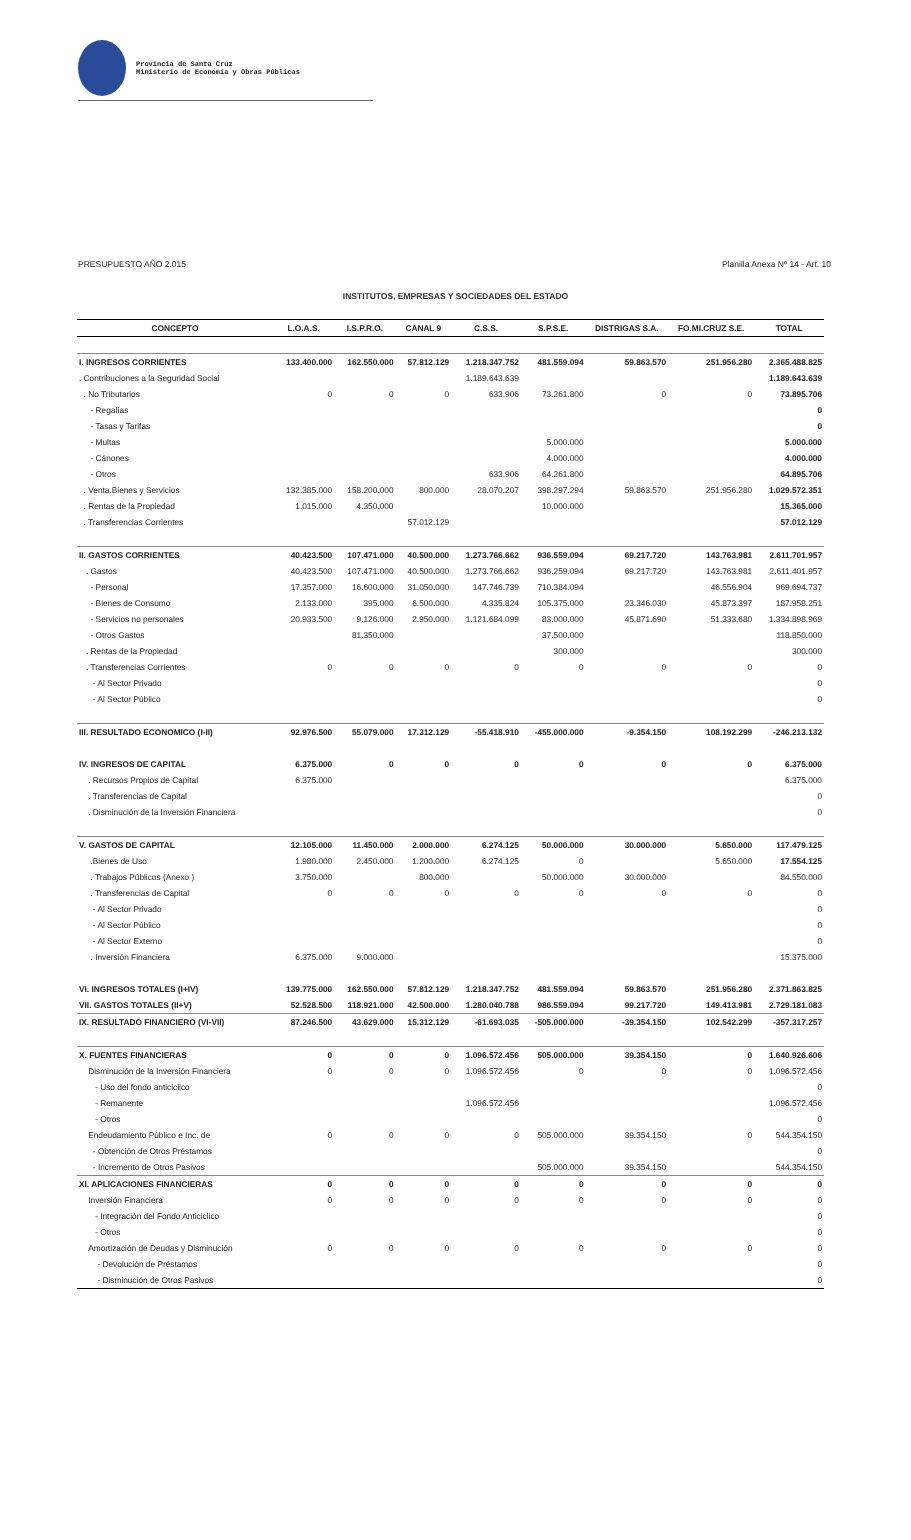Provincia de Santa Cruz
Ministerio de Economía y Obras Públicas
PRESUPUESTO AÑO 2.015 Planilla Anexa Nº 14 - Art. 10
INSTITUTOS, EMPRESAS Y SOCIEDADES DEL ESTADO
| CONCEPTO | L.O.A.S. | I.S.P.R.O. | CANAL 9 | C.S.S. | S.P.S.E. | DISTRIGAS S.A. | FO.MI.CRUZ S.E. | TOTAL |
| --- | --- | --- | --- | --- | --- | --- | --- | --- |
| I. INGRESOS CORRIENTES | 133.400.000 | 162.550.000 | 57.812.129 | 1.218.347.752 | 481.559.094 | 59.863.570 | 251.956.280 | 2.365.488.825 |
| . Contribuciones a la Seguridad Social | | | | 1.189.643.639 | | | | 1.189.643.639 |
| . No Tributarios | 0 | 0 | 0 | 633.906 | 73.261.800 | 0 | 0 | 73.895.706 |
| - Regalías | | | | | | | | 0 |
| - Tasas y Tarifas | | | | | | | | 0 |
| - Multas | | | | | 5.000.000 | | | 5.000.000 |
| - Cánones | | | | | 4.000.000 | | | 4.000.000 |
| - Otros | | | | 633.906 | 64.261.800 | | | 64.895.706 |
| . Venta.Bienes y Servicios | 132.385.000 | 158.200.000 | 800.000 | 28.070.207 | 398.297.294 | 59.863.570 | 251.956.280 | 1.029.572.351 |
| . Rentas de la Propiedad | 1.015.000 | 4.350.000 | | | 10.000.000 | | | 15.365.000 |
| . Transferencias Corrientes | | | 57.012.129 | | | | | 57.012.129 |
| II. GASTOS CORRIENTES | 40.423.500 | 107.471.000 | 40.500.000 | 1.273.766.662 | 936.559.094 | 69.217.720 | 143.763.981 | 2.611.701.957 |
| . Gastos | 40.423.500 | 107.471.000 | 40.500.000 | 1.273.766.662 | 936.259.094 | 69.217.720 | 143.763.981 | 2.611.401.957 |
| - Personal | 17.357.000 | 16.600.000 | 31.050.000 | 147.746.739 | 710.384.094 | | 46.556.904 | 969.694.737 |
| - Bienes de Consumo | 2.133.000 | 395.000 | 6.500.000 | 4.335.824 | 105.375.000 | 23.346.030 | 45.873.397 | 187.958.251 |
| - Servicios no personales | 20.933.500 | 9.126.000 | 2.950.000 | 1.121.684.099 | 83.000.000 | 45.871.690 | 51.333.680 | 1.334.898.969 |
| - Otros Gastos | | 81.350.000 | | | 37.500.000 | | | 118.850.000 |
| . Rentas de la Propiedad | | | | | 300.000 | | | 300.000 |
| . Transferencias Corrientes | 0 | 0 | 0 | 0 | 0 | 0 | 0 | 0 |
| - Al Sector Privado | | | | | | | | 0 |
| - Al Sector Público | | | | | | | | 0 |
| III. RESULTADO ECONOMICO (I-II) | 92.976.500 | 55.079.000 | 17.312.129 | -55.418.910 | -455.000.000 | -9.354.150 | 108.192.299 | -246.213.132 |
| IV. INGRESOS DE CAPITAL | 6.375.000 | 0 | 0 | 0 | 0 | 0 | 0 | 6.375.000 |
| . Recursos Propios de Capital | 6.375.000 | | | | | | | 6.375.000 |
| . Transferencias de Capital | | | | | | | | 0 |
| . Disminución de la Inversión Financiera | | | | | | | | 0 |
| V. GASTOS DE CAPITAL | 12.105.000 | 11.450.000 | 2.000.000 | 6.274.125 | 50.000.000 | 30.000.000 | 5.650.000 | 117.479.125 |
| .Bienes de Uso | 1.980.000 | 2.450.000 | 1.200.000 | 6.274.125 | 0 | | 5.650.000 | 17.554.125 |
| . Trabajos Públicos (Anexo ) | 3.750.000 | | 800.000 | | 50.000.000 | 30.000.000 | | 84.550.000 |
| . Transferencias de Capital | 0 | 0 | 0 | 0 | 0 | 0 | 0 | 0 |
| - Al Sector Privado | | | | | | | | 0 |
| - Al Sector Público | | | | | | | | 0 |
| - Al Sector Externo | | | | | | | | 0 |
| . Inversión Financiera | 6.375.000 | 9.000.000 | | | | | | 15.375.000 |
| VI. INGRESOS TOTALES (I+IV) | 139.775.000 | 162.550.000 | 57.812.129 | 1.218.347.752 | 481.559.094 | 59.863.570 | 251.956.280 | 2.371.863.825 |
| VII. GASTOS TOTALES (II+V) | 52.528.500 | 118.921.000 | 42.500.000 | 1.280.040.788 | 986.559.094 | 99.217.720 | 149.413.981 | 2.729.181.083 |
| IX. RESULTADO FINANCIERO (VI-VII) | 87.246.500 | 43.629.000 | 15.312.129 | -61.693.035 | -505.000.000 | -39.354.150 | 102.542.299 | -357.317.257 |
| X. FUENTES FINANCIERAS | 0 | 0 | 0 | 1.096.572.456 | 505.000.000 | 39.354.150 | 0 | 1.640.926.606 |
| Disminución de la Inversión Financiera | 0 | 0 | 0 | 1.096.572.456 | 0 | 0 | 0 | 1.096.572.456 |
| - Uso del fondo anticiclico | | | | | | | | 0 |
| - Remanente | | | | 1.096.572.456 | | | | 1.096.572.456 |
| - Otros | | | | | | | | 0 |
| Endeudamiento Público e Inc. de | 0 | 0 | 0 | 0 | 505.000.000 | 39.354.150 | 0 | 544.354.150 |
| - Obtención de Otros Préstamos | | | | | | | | 0 |
| - Incremento de Otros Pasivos | | | | | 505.000.000 | 39.354.150 | | 544.354.150 |
| XI. APLICACIONES FINANCIERAS | 0 | 0 | 0 | 0 | 0 | 0 | 0 | 0 |
| Inversión Financiera | 0 | 0 | 0 | 0 | 0 | 0 | 0 | 0 |
| - Integración del Fondo Anticiclico | | | | | | | | 0 |
| - Otros | | | | | | | | 0 |
| Amortización de Deudas y Disminución | 0 | 0 | 0 | 0 | 0 | 0 | 0 | 0 |
| - Devolución de Préstamos | | | | | | | | 0 |
| - Disminución de Otros Pasivos | | | | | | | | 0 |